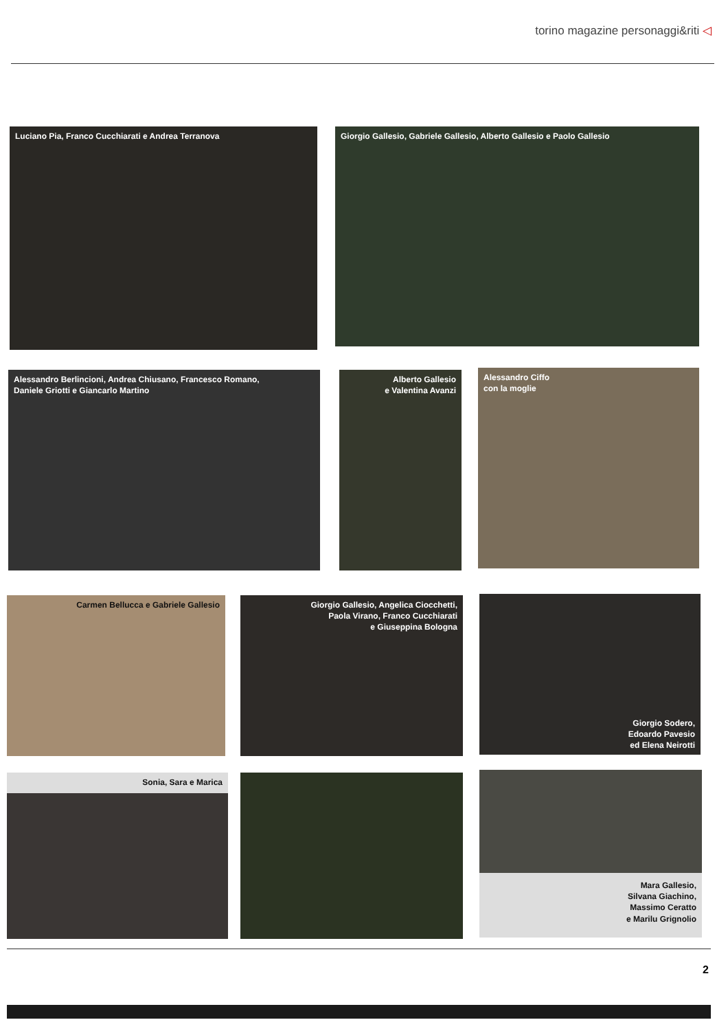torino magazine personaggi&riti ◁
Luciano Pia, Franco Cucchiarati e Andrea Terranova Giorgio Gallesio, Gabriele Gallesio, Alberto Gallesio e Paolo Gallesio
Alessandro Berlincioni, Andrea Chiusano, Francesco Romano,
Daniele Griotti e Giancarlo Martino
Alberto Gallesio
e Valentina Avanzi
Alessandro Ciffo
con la moglie
Carmen Bellucca e Gabriele Gallesio
Giorgio Gallesio, Angelica Ciocchetti,
Paola Virano, Franco Cucchiarati
e Giuseppina Bologna
Giorgio Sodero,
Edoardo Pavesio
ed Elena Neirotti
Sonia, Sara e Marica
Mara Gallesio,
Silvana Giachino,
Massimo Ceratto
e Marilu Grignolio
2